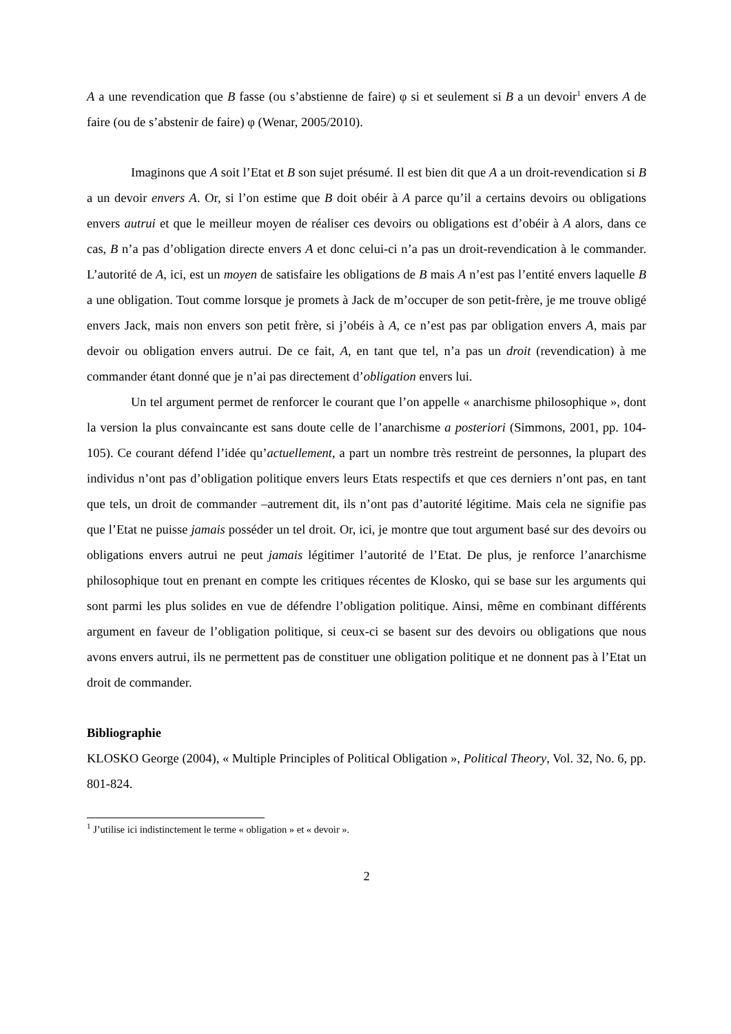A a une revendication que B fasse (ou s’abstienne de faire) φ si et seulement si B a un devoir<sup>1</sup> envers A de faire (ou de s’abstenir de faire) φ (Wenar, 2005/2010).
Imaginons que A soit l’Etat et B son sujet présumé. Il est bien dit que A a un droit-revendication si B a un devoir envers A. Or, si l’on estime que B doit obéir à A parce qu’il a certains devoirs ou obligations envers autrui et que le meilleur moyen de réaliser ces devoirs ou obligations est d’obéir à A alors, dans ce cas, B n’a pas d’obligation directe envers A et donc celui-ci n’a pas un droit-revendication à le commander. L’autorité de A, ici, est un moyen de satisfaire les obligations de B mais A n’est pas l’entité envers laquelle B a une obligation. Tout comme lorsque je promets à Jack de m’occuper de son petit-frère, je me trouve obligé envers Jack, mais non envers son petit frère, si j’obéis à A, ce n’est pas par obligation envers A, mais par devoir ou obligation envers autrui. De ce fait, A, en tant que tel, n’a pas un droit (revendication) à me commander étant donné que je n’ai pas directement d’obligation envers lui.
Un tel argument permet de renforcer le courant que l’on appelle « anarchisme philosophique », dont la version la plus convaincante est sans doute celle de l’anarchisme a posteriori (Simmons, 2001, pp. 104-105). Ce courant défend l’idée qu’actuellement, a part un nombre très restreint de personnes, la plupart des individus n’ont pas d’obligation politique envers leurs Etats respectifs et que ces derniers n’ont pas, en tant que tels, un droit de commander –autrement dit, ils n’ont pas d’autorité légitime. Mais cela ne signifie pas que l’Etat ne puisse jamais posséder un tel droit. Or, ici, je montre que tout argument basé sur des devoirs ou obligations envers autrui ne peut jamais légitimer l’autorité de l’Etat. De plus, je renforce l’anarchisme philosophique tout en prenant en compte les critiques récentes de Klosko, qui se base sur les arguments qui sont parmi les plus solides en vue de défendre l’obligation politique. Ainsi, même en combinant différents argument en faveur de l’obligation politique, si ceux-ci se basent sur des devoirs ou obligations que nous avons envers autrui, ils ne permettent pas de constituer une obligation politique et ne donnent pas à l’Etat un droit de commander.
Bibliographie
KLOSKO George (2004), « Multiple Principles of Political Obligation », Political Theory, Vol. 32, No. 6, pp. 801-824.
<sup>1</sup> J’utilise ici indistinctement le terme « obligation » et « devoir ».
2